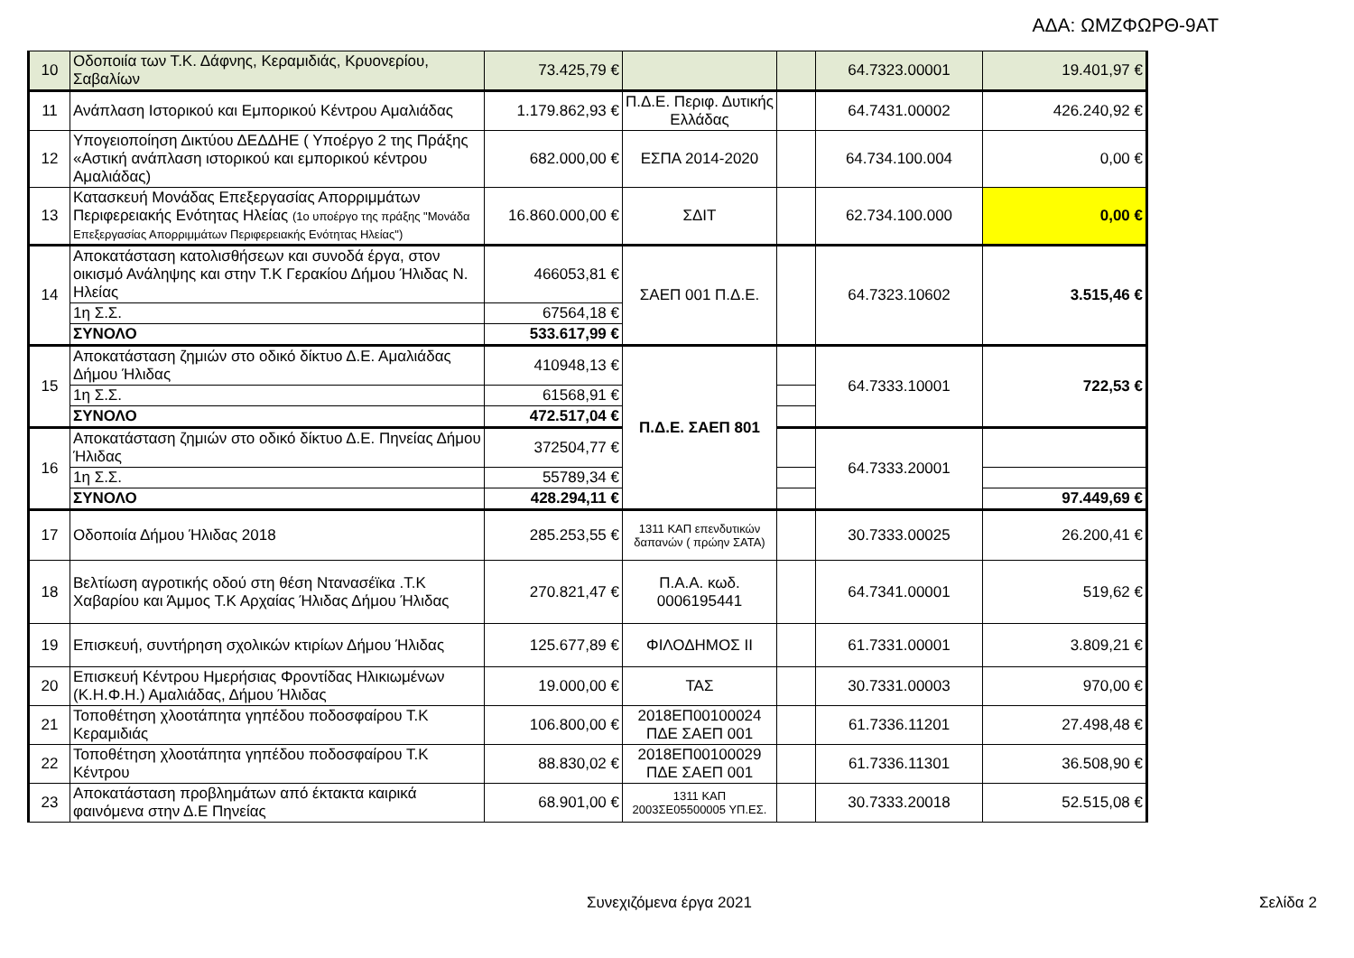ΑΔΑ: ΩΜΖΦΩΡΘ-9ΑΤ
| 10 | Οδοποιία των Τ.Κ. Δάφνης, Κεραμιδιάς, Κρυονερίου, Σαβαλίων | 73.425,79 € | | | 64.7323.00001 | 19.401,97 € |
| 11 | Ανάπλαση Ιστορικού και Εμπορικού Κέντρου Αμαλιάδας | 1.179.862,93 € | Π.Δ.Ε. Περιφ. Δυτικής Ελλάδας | | 64.7431.00002 | 426.240,92 € |
| 12 | Υπογειοποίηση Δικτύου ΔΕΔΔΗΕ ( Υποέργο 2 της Πράξης «Αστική ανάπλαση ιστορικού και εμπορικού κέντρου Αμαλιάδας) | 682.000,00 € | ΕΣΠΑ 2014-2020 | | 64.734.100.004 | 0,00 € |
| 13 | Κατασκευή Μονάδας Επεξεργασίας Απορριμμάτων Περιφερειακής Ενότητας Ηλείας (1ο υποέργο της πράξης "Μονάδα Επεξεργασίας Απορριμμάτων Περιφερειακής Ενότητας Ηλείας") | 16.860.000,00 € | ΣΔΙΤ | | 62.734.100.000 | 0,00 € |
| 14 | Αποκατάσταση κατολισθήσεων και συνοδά έργα, στον οικισμό Ανάληψης και στην Τ.Κ Γερακίου Δήμου Ήλιδας Ν. Ηλείας | 466053,81 € | ΣΑΕΠ 001 Π.Δ.Ε. | | 64.7323.10602 | 3.515,46 € |
| | 1η Σ.Σ. | 67564,18 € | | | | |
| | ΣΥΝΟΛΟ | 533.617,99 € | | | | |
| 15 | Αποκατάσταση ζημιών στο οδικό δίκτυο Δ.Ε. Αμαλιάδας Δήμου Ήλιδας | 410948,13 € | Π.Δ.Ε. ΣΑΕΠ 801 | | 64.7333.10001 | 722,53 € |
| | 1η Σ.Σ. | 61568,91 € | | | | |
| | ΣΥΝΟΛΟ | 472.517,04 € | | | | |
| 16 | Αποκατάσταση ζημιών στο οδικό δίκτυο Δ.Ε. Πηνείας Δήμου Ήλιδας | 372504,77 € | | | 64.7333.20001 | |
| | 1η Σ.Σ. | 55789,34 € | | | | |
| | ΣΥΝΟΛΟ | 428.294,11 € | | | | 97.449,69 € |
| 17 | Οδοποιία Δήμου Ήλιδας 2018 | 285.253,55 € | 1311 ΚΑΠ επενδυτικών δαπανών ( πρώην ΣΑΤΑ) | | 30.7333.00025 | 26.200,41 € |
| 18 | Βελτίωση αγροτικής οδού στη θέση Ντανασέϊκα .Τ.Κ Χαβαρίου και Άμμος Τ.Κ Αρχαίας Ήλιδας Δήμου Ήλιδας | 270.821,47 € | Π.Α.Α. κωδ. 0006195441 | | 64.7341.00001 | 519,62 € |
| 19 | Επισκευή, συντήρηση σχολικών κτιρίων Δήμου Ήλιδας | 125.677,89 € | ΦΙΛΟΔΗΜΟΣ ΙΙ | | 61.7331.00001 | 3.809,21 € |
| 20 | Επισκευή Κέντρου Ημερήσιας Φροντίδας Ηλικιωμένων (Κ.Η.Φ.Η.) Αμαλιάδας, Δήμου Ήλιδας | 19.000,00 € | ΤΑΣ | | 30.7331.00003 | 970,00 € |
| 21 | Τοποθέτηση χλοοτάπητα γηπέδου ποδοσφαίρου Τ.Κ Κεραμιδιάς | 106.800,00 € | 2018ΕΠ00100024 ΠΔΕ ΣΑΕΠ 001 | | 61.7336.11201 | 27.498,48 € |
| 22 | Τοποθέτηση χλοοτάπητα γηπέδου ποδοσφαίρου Τ.Κ Κέντρου | 88.830,02 € | 2018ΕΠ00100029 ΠΔΕ ΣΑΕΠ 001 | | 61.7336.11301 | 36.508,90 € |
| 23 | Αποκατάσταση προβλημάτων από έκτακτα καιρικά φαινόμενα στην Δ.Ε Πηνείας | 68.901,00 € | 1311 ΚΑΠ 2003ΣΕ05500005 ΥΠ.ΕΣ. | | 30.7333.20018 | 52.515,08 € |
Συνεχιζόμενα έργα 2021 Σελίδα 2